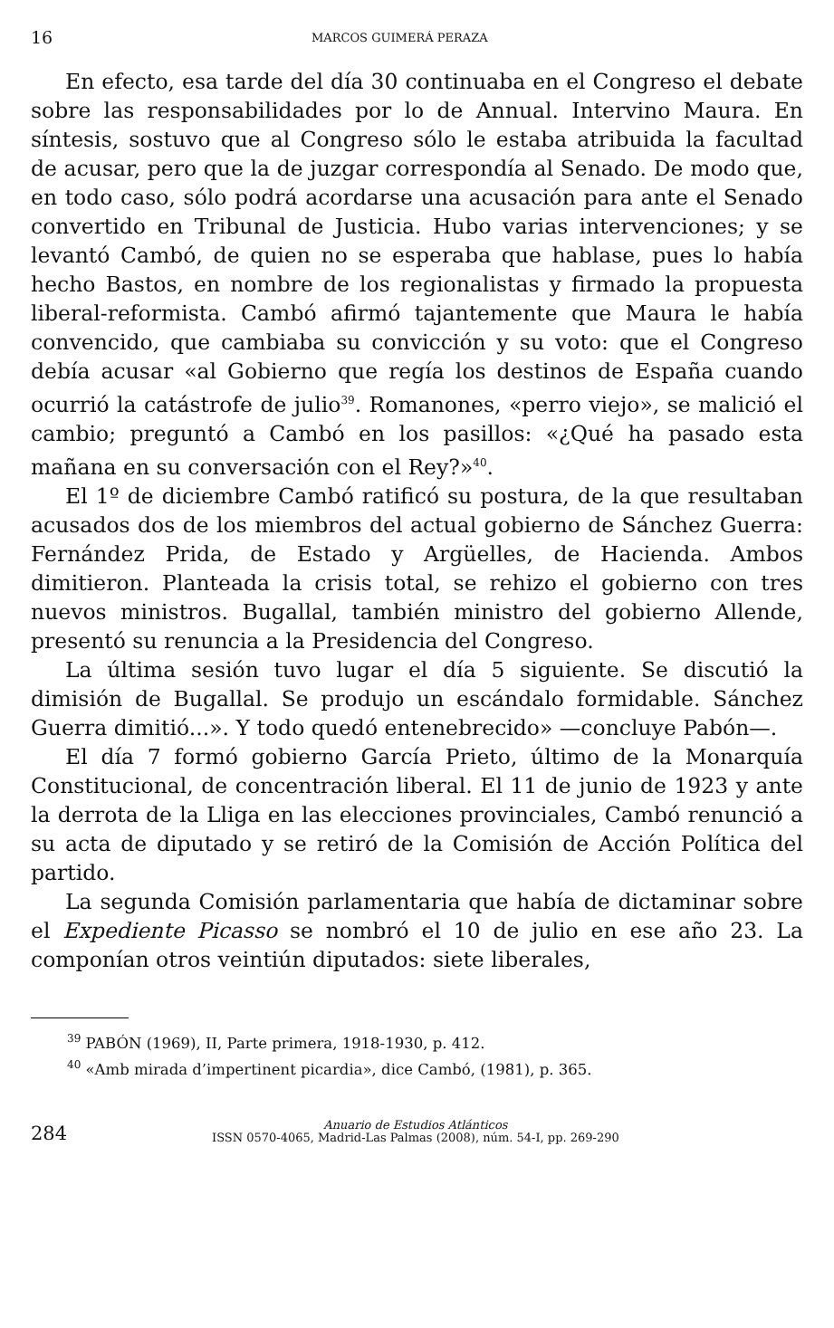16 MARCOS GUIMERÁ PERAZA
En efecto, esa tarde del día 30 continuaba en el Congreso el debate sobre las responsabilidades por lo de Annual. Intervino Maura. En síntesis, sostuvo que al Congreso sólo le estaba atribuida la facultad de acusar, pero que la de juzgar correspondía al Senado. De modo que, en todo caso, sólo podrá acordarse una acusación para ante el Senado convertido en Tribunal de Justicia. Hubo varias intervenciones; y se levantó Cambó, de quien no se esperaba que hablase, pues lo había hecho Bastos, en nombre de los regionalistas y firmado la propuesta liberal-reformista. Cambó afirmó tajantemente que Maura le había convencido, que cambiaba su convicción y su voto: que el Congreso debía acusar «al Gobierno que regía los destinos de España cuando ocurrió la catástrofe de julio<sup>39</sup>. Romanones, «perro viejo», se malició el cambio; preguntó a Cambó en los pasillos: «¿Qué ha pasado esta mañana en su conversación con el Rey?»<sup>40</sup>.
El 1º de diciembre Cambó ratificó su postura, de la que resultaban acusados dos de los miembros del actual gobierno de Sánchez Guerra: Fernández Prida, de Estado y Argüelles, de Hacienda. Ambos dimitieron. Planteada la crisis total, se rehizo el gobierno con tres nuevos ministros. Bugallal, también ministro del gobierno Allende, presentó su renuncia a la Presidencia del Congreso.
La última sesión tuvo lugar el día 5 siguiente. Se discutió la dimisión de Bugallal. Se produjo un escándalo formidable. Sánchez Guerra dimitió...». Y todo quedó entenebrecido» —concluye Pabón—.
El día 7 formó gobierno García Prieto, último de la Monarquía Constitucional, de concentración liberal. El 11 de junio de 1923 y ante la derrota de la Lliga en las elecciones provinciales, Cambó renunció a su acta de diputado y se retiró de la Comisión de Acción Política del partido.
La segunda Comisión parlamentaria que había de dictaminar sobre el Expediente Picasso se nombró el 10 de julio en ese año 23. La componían otros veintiún diputados: siete liberales,
<sup>39</sup> PABÓN (1969), II, Parte primera, 1918-1930, p. 412.
<sup>40</sup> «Amb mirada d’impertinent picardia», dice Cambó, (1981), p. 365.
284
Anuario de Estudios Atlánticos
ISSN 0570-4065, Madrid-Las Palmas (2008), núm. 54-I, pp. 269-290